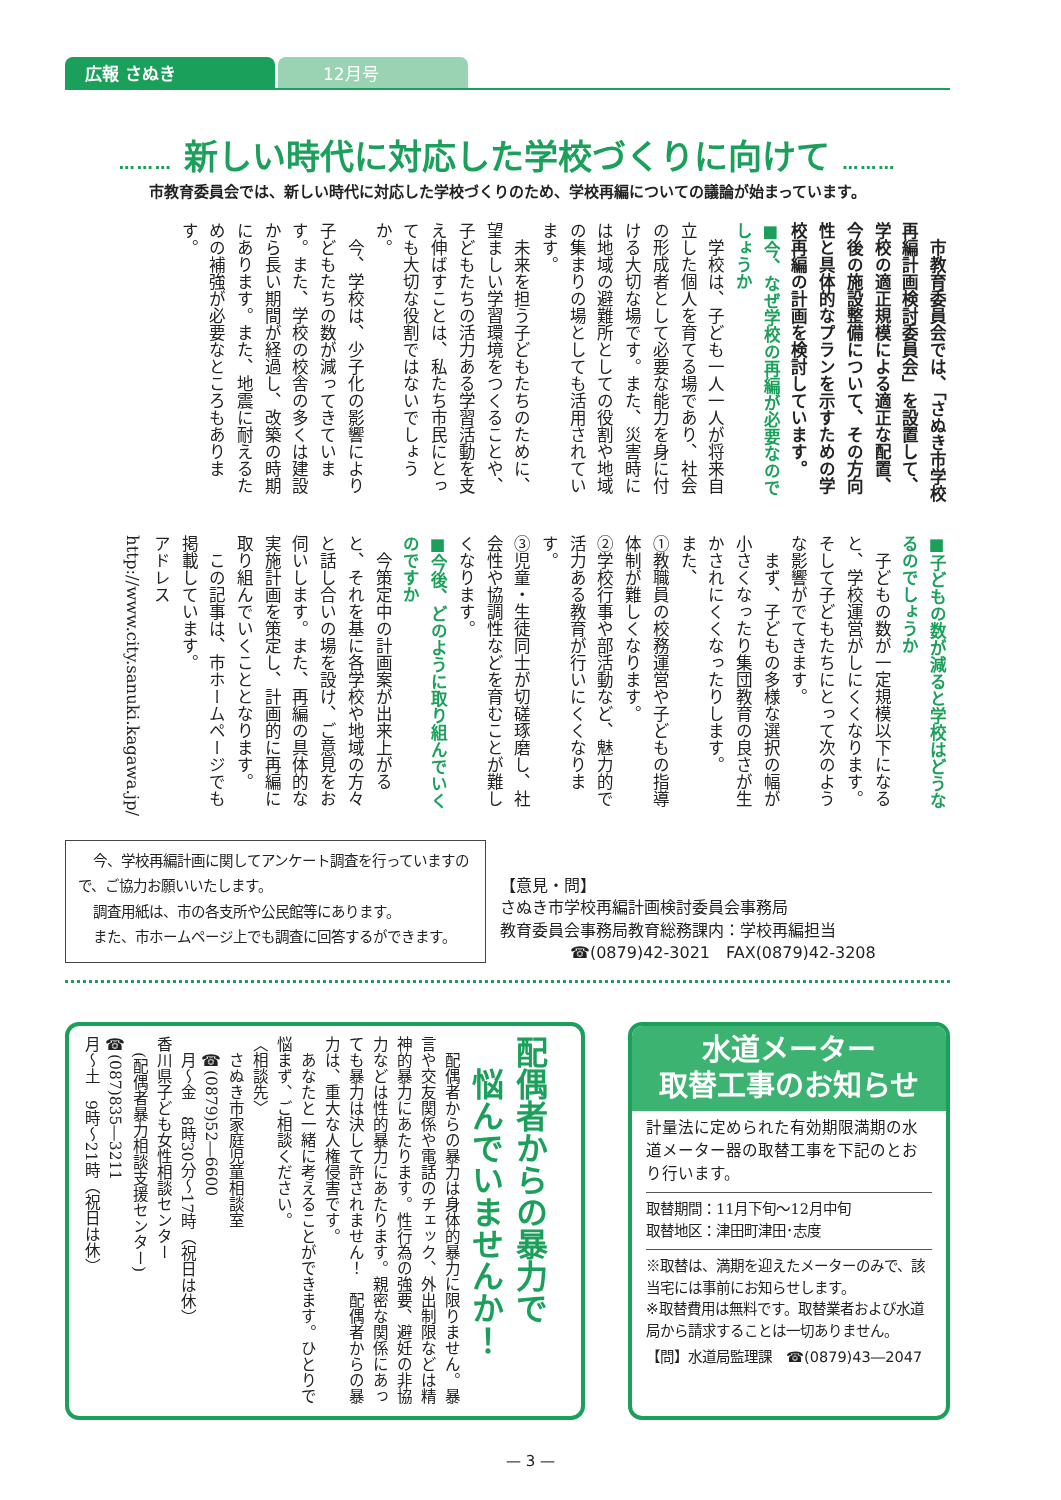広報 さぬき
12月号
……… 新しい時代に対応した学校づくりに向けて ………
市教育委員会では、新しい時代に対応した学校づくりのため、学校再編についての議論が始まっています。
市教育委員会では、「さぬき市学校再編計画検討委員会」を設置して、学校の適正規模による適正な配置、今後の施設整備について、その方向性と具体的なプランを示すための学校再編の計画を検討しています。
■今、なぜ学校の再編が必要なのでしょうか
学校は、子ども一人一人が将来自立した個人を育てる場であり、社会の形成者として必要な能力を身に付ける大切な場です。また、災害時には地域の避難所としての役割や地域の集まりの場としても活用されています。
未来を担う子どもたちのために、望ましい学習環境をつくることや、子どもたちの活力ある学習活動を支え伸ばすことは、私たち市民にとっても大切な役割ではないでしょうか。
今、学校は、少子化の影響により子どもたちの数が減ってきています。また、学校の校舎の多くは建設から長い期間が経過し、改築の時期にあります。また、地震に耐えるための補強が必要なところもあります。
■子どもの数が減ると学校はどうなるのでしょうか
子どもの数が一定規模以下になると、学校運営がしにくくなります。そして子どもたちにとって次のような影響がでてきます。
まず、子どもの多様な選択の幅が小さくなったり集団教育の良さが生かされにくくなったりします。
また、
①教職員の校務運営や子どもの指導体制が難しくなります。
②学校行事や部活動など、魅力的で活力ある教育が行いにくくなります。
③児童・生徒同士が切磋琢磨し、社会性や協調性などを育むことが難しくなります。
■今後、どのように取り組んでいくのですか
今策定中の計画案が出来上がると、それを基に各学校や地域の方々と話し合いの場を設け、ご意見をお伺いします。また、再編の具体的な実施計画を策定し、計画的に再編に取り組んでいくこととなります。
この記事は、市ホームページでも掲載しています。
アドレス
http://www.city.sanuki.kagawa.jp/
今、学校再編計画に関してアンケート調査を行っていますので、ご協力お願いいたします。
調査用紙は、市の各支所や公民館等にあります。
また、市ホームページ上でも調査に回答するができます。
【意見・問】
さぬき市学校再編計画検討委員会事務局
教育委員会事務局教育総務課内：学校再編担当
☎(0879)42-3021　FAX(0879)42-3208
配偶者からの暴力で
　悩んでいませんか！
配偶者からの暴力は身体的暴力に限りません。暴言や交友関係や電話のチェック、外出制限などは精神的暴力にあたります。性行為の強要、避妊の非協力などは性的暴力にあたります。親密な関係にあっても暴力は決して許されません！　配偶者からの暴力は、重大な人権侵害です。
あなたと一緒に考えることができます。ひとりで悩まず、ご相談ください。
〈相談先〉
さぬき市家庭児童相談室
☎(0879)52―6600
月～金　8時30分～17時（祝日は休）
香川県子ども女性相談センター
(配偶者暴力相談支援センター)
☎(087)835―3211
月～土　9時～21時（祝日は休）
水道メーター
取替工事のお知らせ
計量法に定められた有効期限満期の水道メーター器の取替工事を下記のとおり行います。
取替期間：11月下旬～12月中旬
取替地区：津田町津田･志度
※取替は、満期を迎えたメーターのみで、該当宅には事前にお知らせします。
※取替費用は無料です。取替業者および水道局から請求することは一切ありません。
【問】水道局監理課　☎(0879)43―2047
— 3 —